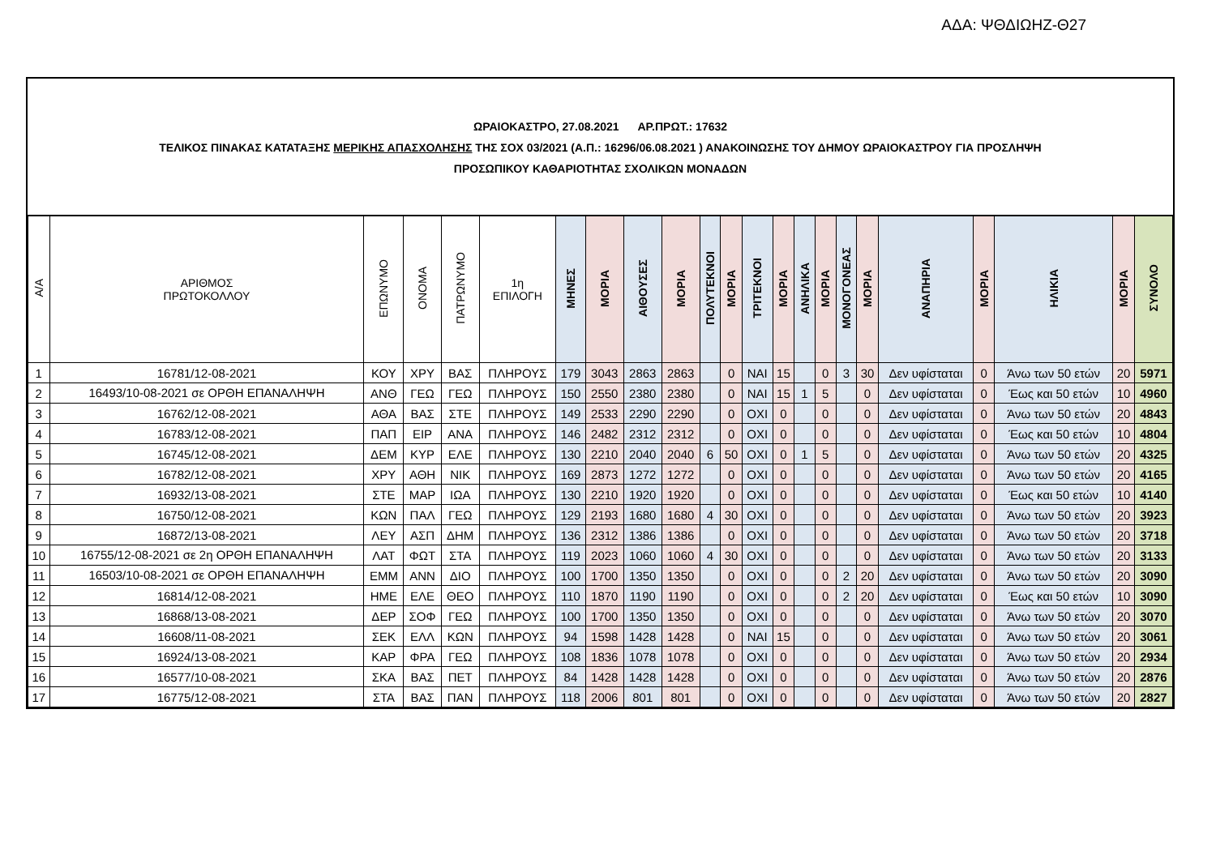ΑΔΑ: ΨΘΔΙΩΗΖ-Θ27
ΩΡΑΙΟΚΑΣΤΡΟ, 27.08.2021 ΑΡ.ΠΡΩΤ.: 17632
ΤΕΛΙΚΟΣ ΠΙΝΑΚΑΣ ΚΑΤΑΤΑΞΗΣ ΜΕΡΙΚΗΣ ΑΠΑΣΧΟΛΗΣΗΣ ΤΗΣ ΣΟΧ 03/2021 (Α.Π.: 16296/06.08.2021 ) ΑΝΑΚΟΙΝΩΣΗΣ ΤΟΥ ΔΗΜΟΥ ΩΡΑΙΟΚΑΣΤΡΟΥ ΓΙΑ ΠΡΟΣΛΗΨΗ
ΠΡΟΣΩΠΙΚΟΥ ΚΑΘΑΡΙΟΤΗΤΑΣ ΣΧΟΛΙΚΩΝ ΜΟΝΑΔΩΝ
| Α/Α | ΑΡΙΘΜΟΣ ΠΡΩΤΟΚΟΛΛΟΥ | ΕΠΩΝΥΜΟ | ΟΝΟΜΑ | ΠΑΤΡΩΝΥΜΟ | 1η ΕΠΙΛΟΓΗ | ΜΗΝΕΣ | ΜΟΡΙΑ | ΑΙΘΟΥΣΕΣ | ΜΟΡΙΑ | ΠΟΛΥΤΕΚΝΟΙ | ΜΟΡΙΑ | ΤΡΙΤΕΚΝΟΙ | ΜΟΡΙΑ | ΑΝΗΛΙΚΑ | ΜΟΡΙΑ | ΜΟΝΟΓΟΝΕΑΣ | ΜΟΡΙΑ | ΑΝΑΠΗΡΙΑ | ΜΟΡΙΑ | ΗΛΙΚΙΑ | ΜΟΡΙΑ | ΣΥΝΟΛΟ |
| --- | --- | --- | --- | --- | --- | --- | --- | --- | --- | --- | --- | --- | --- | --- | --- | --- | --- | --- | --- | --- | --- | --- |
| 1 | 16781/12-08-2021 | ΚΟΥ | ΧΡΥ | ΒΑΣ | ΠΛΗΡΟΥΣ | 179 | 3043 | 2863 | 2863 | | 0 | ΝΑΙ | 15 | | 0 | 3 | 30 | Δεν υφίσταται | 0 | Άνω των 50 ετών | 20 | 5971 |
| 2 | 16493/10-08-2021 σε ΟΡΘΗ ΕΠΑΝΑΛΗΨΗ | ΑΝΘ | ΓΕΩ | ΓΕΩ | ΠΛΗΡΟΥΣ | 150 | 2550 | 2380 | 2380 | | 0 | ΝΑΙ | 15 | 1 | 5 | | 0 | Δεν υφίσταται | 0 | Έως και 50 ετών | 10 | 4960 |
| 3 | 16762/12-08-2021 | ΑΘΑ | ΒΑΣ | ΣΤΕ | ΠΛΗΡΟΥΣ | 149 | 2533 | 2290 | 2290 | | 0 | ΟΧΙ | 0 | | 0 | | 0 | Δεν υφίσταται | 0 | Άνω των 50 ετών | 20 | 4843 |
| 4 | 16783/12-08-2021 | ΠΑΠ | ΕΙΡ | ΑΝΑ | ΠΛΗΡΟΥΣ | 146 | 2482 | 2312 | 2312 | | 0 | ΟΧΙ | 0 | | 0 | | 0 | Δεν υφίσταται | 0 | Έως και 50 ετών | 10 | 4804 |
| 5 | 16745/12-08-2021 | ΔΕΜ | ΚΥΡ | ΕΛΕ | ΠΛΗΡΟΥΣ | 130 | 2210 | 2040 | 2040 | 6 | 50 | ΟΧΙ | 0 | 1 | 5 | | 0 | Δεν υφίσταται | 0 | Άνω των 50 ετών | 20 | 4325 |
| 6 | 16782/12-08-2021 | ΧΡΥ | ΑΘΗ | ΝΙΚ | ΠΛΗΡΟΥΣ | 169 | 2873 | 1272 | 1272 | | 0 | ΟΧΙ | 0 | | 0 | | 0 | Δεν υφίσταται | 0 | Άνω των 50 ετών | 20 | 4165 |
| 7 | 16932/13-08-2021 | ΣΤΕ | ΜΑΡ | ΙΩΑ | ΠΛΗΡΟΥΣ | 130 | 2210 | 1920 | 1920 | | 0 | ΟΧΙ | 0 | | 0 | | 0 | Δεν υφίσταται | 0 | Έως και 50 ετών | 10 | 4140 |
| 8 | 16750/12-08-2021 | ΚΩΝ | ΠΑΛ | ΓΕΩ | ΠΛΗΡΟΥΣ | 129 | 2193 | 1680 | 1680 | 4 | 30 | ΟΧΙ | 0 | | 0 | | 0 | Δεν υφίσταται | 0 | Άνω των 50 ετών | 20 | 3923 |
| 9 | 16872/13-08-2021 | ΛΕΥ | ΑΣΠ | ΔΗΜ | ΠΛΗΡΟΥΣ | 136 | 2312 | 1386 | 1386 | | 0 | ΟΧΙ | 0 | | 0 | | 0 | Δεν υφίσταται | 0 | Άνω των 50 ετών | 20 | 3718 |
| 10 | 16755/12-08-2021 σε 2η ΟΡΘΗ ΕΠΑΝΑΛΗΨΗ | ΛΑΤ | ΦΩΤ | ΣΤΑ | ΠΛΗΡΟΥΣ | 119 | 2023 | 1060 | 1060 | 4 | 30 | ΟΧΙ | 0 | | 0 | | 0 | Δεν υφίσταται | 0 | Άνω των 50 ετών | 20 | 3133 |
| 11 | 16503/10-08-2021 σε ΟΡΘΗ ΕΠΑΝΑΛΗΨΗ | ΕΜΜ | ΑΝΝ | ΔΙΟ | ΠΛΗΡΟΥΣ | 100 | 1700 | 1350 | 1350 | | 0 | ΟΧΙ | 0 | | 0 | 2 | 20 | Δεν υφίσταται | 0 | Άνω των 50 ετών | 20 | 3090 |
| 12 | 16814/12-08-2021 | ΗΜΕ | ΕΛΕ | ΘΕΟ | ΠΛΗΡΟΥΣ | 110 | 1870 | 1190 | 1190 | | 0 | ΟΧΙ | 0 | | 0 | 2 | 20 | Δεν υφίσταται | 0 | Έως και 50 ετών | 10 | 3090 |
| 13 | 16868/13-08-2021 | ΔΕΡ | ΣΟΦ | ΓΕΩ | ΠΛΗΡΟΥΣ | 100 | 1700 | 1350 | 1350 | | 0 | ΟΧΙ | 0 | | 0 | | 0 | Δεν υφίσταται | 0 | Άνω των 50 ετών | 20 | 3070 |
| 14 | 16608/11-08-2021 | ΣΕΚ | ΕΛΛ | ΚΩΝ | ΠΛΗΡΟΥΣ | 94 | 1598 | 1428 | 1428 | | 0 | ΝΑΙ | 15 | | 0 | | 0 | Δεν υφίσταται | 0 | Άνω των 50 ετών | 20 | 3061 |
| 15 | 16924/13-08-2021 | ΚΑΡ | ΦΡΑ | ΓΕΩ | ΠΛΗΡΟΥΣ | 108 | 1836 | 1078 | 1078 | | 0 | ΟΧΙ | 0 | | 0 | | 0 | Δεν υφίσταται | 0 | Άνω των 50 ετών | 20 | 2934 |
| 16 | 16577/10-08-2021 | ΣΚΑ | ΒΑΣ | ΠΕΤ | ΠΛΗΡΟΥΣ | 84 | 1428 | 1428 | 1428 | | 0 | ΟΧΙ | 0 | | 0 | | 0 | Δεν υφίσταται | 0 | Άνω των 50 ετών | 20 | 2876 |
| 17 | 16775/12-08-2021 | ΣΤΑ | ΒΑΣ | ΠΑΝ | ΠΛΗΡΟΥΣ | 118 | 2006 | 801 | 801 | | 0 | ΟΧΙ | 0 | | 0 | | 0 | Δεν υφίσταται | 0 | Άνω των 50 ετών | 20 | 2827 |